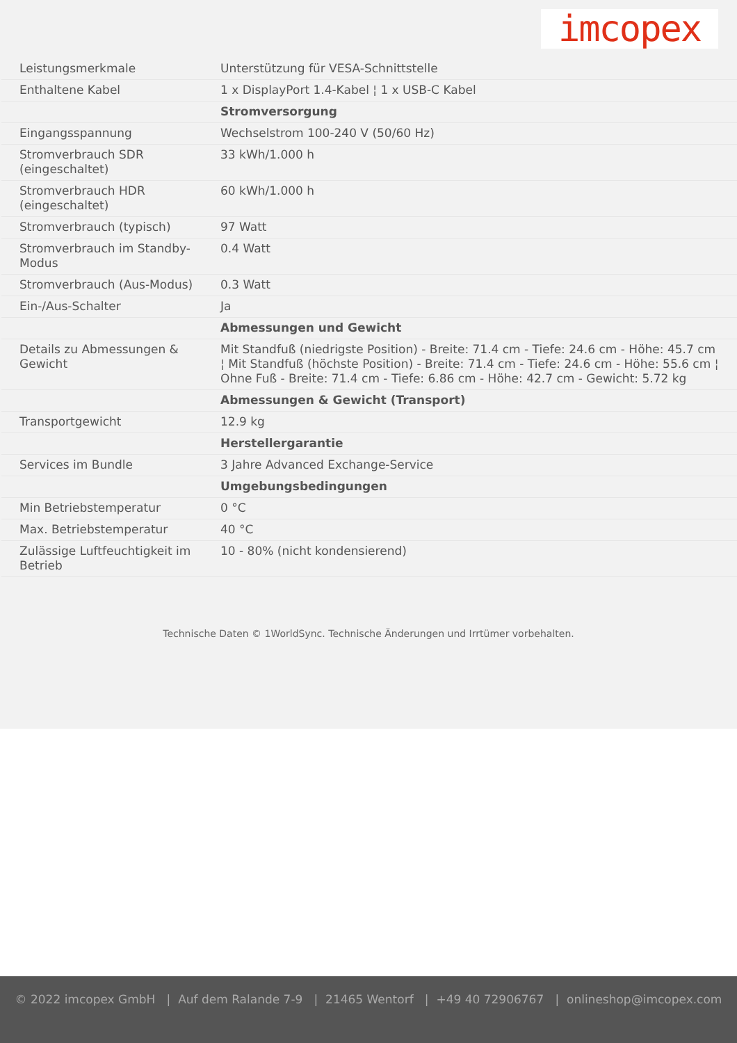imcopex
| Leistungsmerkmale | Unterstützung für VESA-Schnittstelle |
| Enthaltene Kabel | 1 x DisplayPort 1.4-Kabel ¦ 1 x USB-C Kabel |
| | Stromversorgung |
| Eingangsspannung | Wechselstrom 100-240 V (50/60 Hz) |
| Stromverbrauch SDR (eingeschaltet) | 33 kWh/1.000 h |
| Stromverbrauch HDR (eingeschaltet) | 60 kWh/1.000 h |
| Stromverbrauch (typisch) | 97 Watt |
| Stromverbrauch im Standby-Modus | 0.4 Watt |
| Stromverbrauch (Aus-Modus) | 0.3 Watt |
| Ein-/Aus-Schalter | Ja |
| | Abmessungen und Gewicht |
| Details zu Abmessungen & Gewicht | Mit Standfuß (niedrigste Position) - Breite: 71.4 cm - Tiefe: 24.6 cm - Höhe: 45.7 cm ¦ Mit Standfuß (höchste Position) - Breite: 71.4 cm - Tiefe: 24.6 cm - Höhe: 55.6 cm ¦ Ohne Fuß - Breite: 71.4 cm - Tiefe: 6.86 cm - Höhe: 42.7 cm - Gewicht: 5.72 kg |
| | Abmessungen & Gewicht (Transport) |
| Transportgewicht | 12.9 kg |
| | Herstellergarantie |
| Services im Bundle | 3 Jahre Advanced Exchange-Service |
| | Umgebungsbedingungen |
| Min Betriebstemperatur | 0 °C |
| Max. Betriebstemperatur | 40 °C |
| Zulässige Luftfeuchtigkeit im Betrieb | 10 - 80% (nicht kondensierend) |
Technische Daten © 1WorldSync. Technische Änderungen und Irrtümer vorbehalten.
© 2022 imcopex GmbH | Auf dem Ralande 7-9 | 21465 Wentorf | +49 40 72906767 | onlineshop@imcopex.com